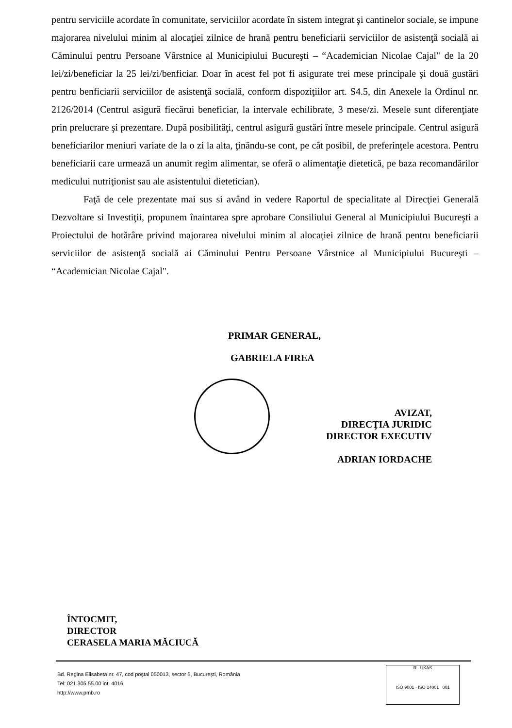pentru serviciile acordate în comunitate, serviciilor acordate în sistem integrat şi cantinelor sociale, se impune majorarea nivelului minim al alocaţiei zilnice de hrană pentru beneficiarii serviciilor de asistenţă socială ai Căminului pentru Persoane Vârstnice al Municipiului Bucureşti – “Academician Nicolae Cajal" de la 20 lei/zi/beneficiar la 25 lei/zi/benficiar. Doar în acest fel pot fi asigurate trei mese principale şi două gustări pentru benficiarii serviciilor de asistenţă socială, conform dispoziţiilor art. S4.5, din Anexele la Ordinul nr. 2126/2014 (Centrul asigură fiecărui beneficiar, la intervale echilibrate, 3 mese/zi. Mesele sunt diferenţiate prin prelucrare şi prezentare. După posibilităţi, centrul asigură gustări între mesele principale. Centrul asigură beneficiarilor meniuri variate de la o zi la alta, ţinându-se cont, pe cât posibil, de preferinţele acestora. Pentru beneficiarii care urmează un anumit regim alimentar, se oferă o alimentaţie dietetică, pe baza recomandărilor medicului nutriţionist sau ale asistentului dietetician).
Faţă de cele prezentate mai sus si având in vedere Raportul de specialitate al Direcţiei Generală Dezvoltare si Investiţii, propunem înaintarea spre aprobare Consiliului General al Municipiului Bucureşti a Proiectului de hotărâre privind majorarea nivelului minim al alocaţiei zilnice de hrană pentru beneficiarii serviciilor de asistenţă socială ai Căminului Pentru Persoane Vârstnice al Municipiului Bucureşti – “Academician Nicolae Cajal".
PRIMAR GENERAL,
GABRIELA FIREA
AVIZAT,
DIRECŢIA JURIDIC
DIRECTOR EXECUTIV
ADRIAN IORDACHE
ÎNTOCMIT,
DIRECTOR
CERASELA MARIA MĂCIUCĂ
Bd. Regina Elisabeta nr. 47, cod poştal 050013, sector 5, Bucureşti, România
Tel: 021.305.55.00 int. 4016
http://www.pmb.ro
R UKAS
ISO 9001 · ISO 14001 001